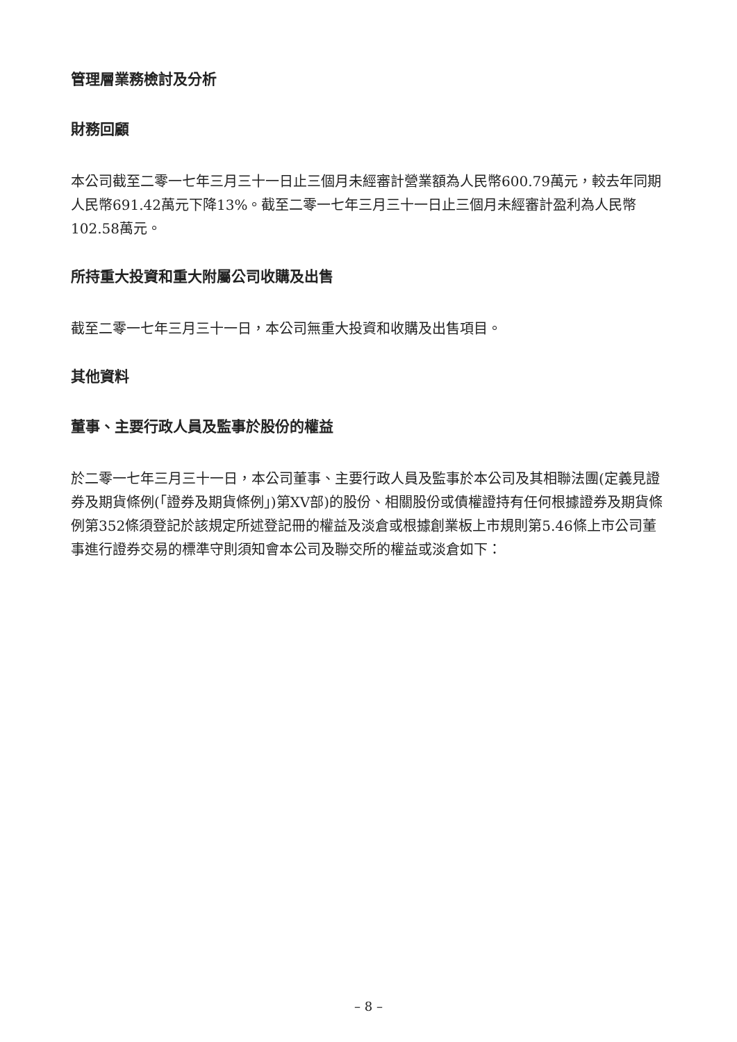管理層業務檢討及分析
財務回顧
本公司截至二零一七年三月三十一日止三個月未經審計營業額為人民幣600.79萬元，較去年同期人民幣691.42萬元下降13%。截至二零一七年三月三十一日止三個月未經審計盈利為人民幣102.58萬元。
所持重大投資和重大附屬公司收購及出售
截至二零一七年三月三十一日，本公司無重大投資和收購及出售項目。
其他資料
董事、主要行政人員及監事於股份的權益
於二零一七年三月三十一日，本公司董事、主要行政人員及監事於本公司及其相聯法團(定義見證券及期貨條例(「證券及期貨條例」)第XV部)的股份、相關股份或債權證持有任何根據證券及期貨條例第352條須登記於該規定所述登記冊的權益及淡倉或根據創業板上市規則第5.46條上市公司董事進行證券交易的標準守則須知會本公司及聯交所的權益或淡倉如下：
– 8 –